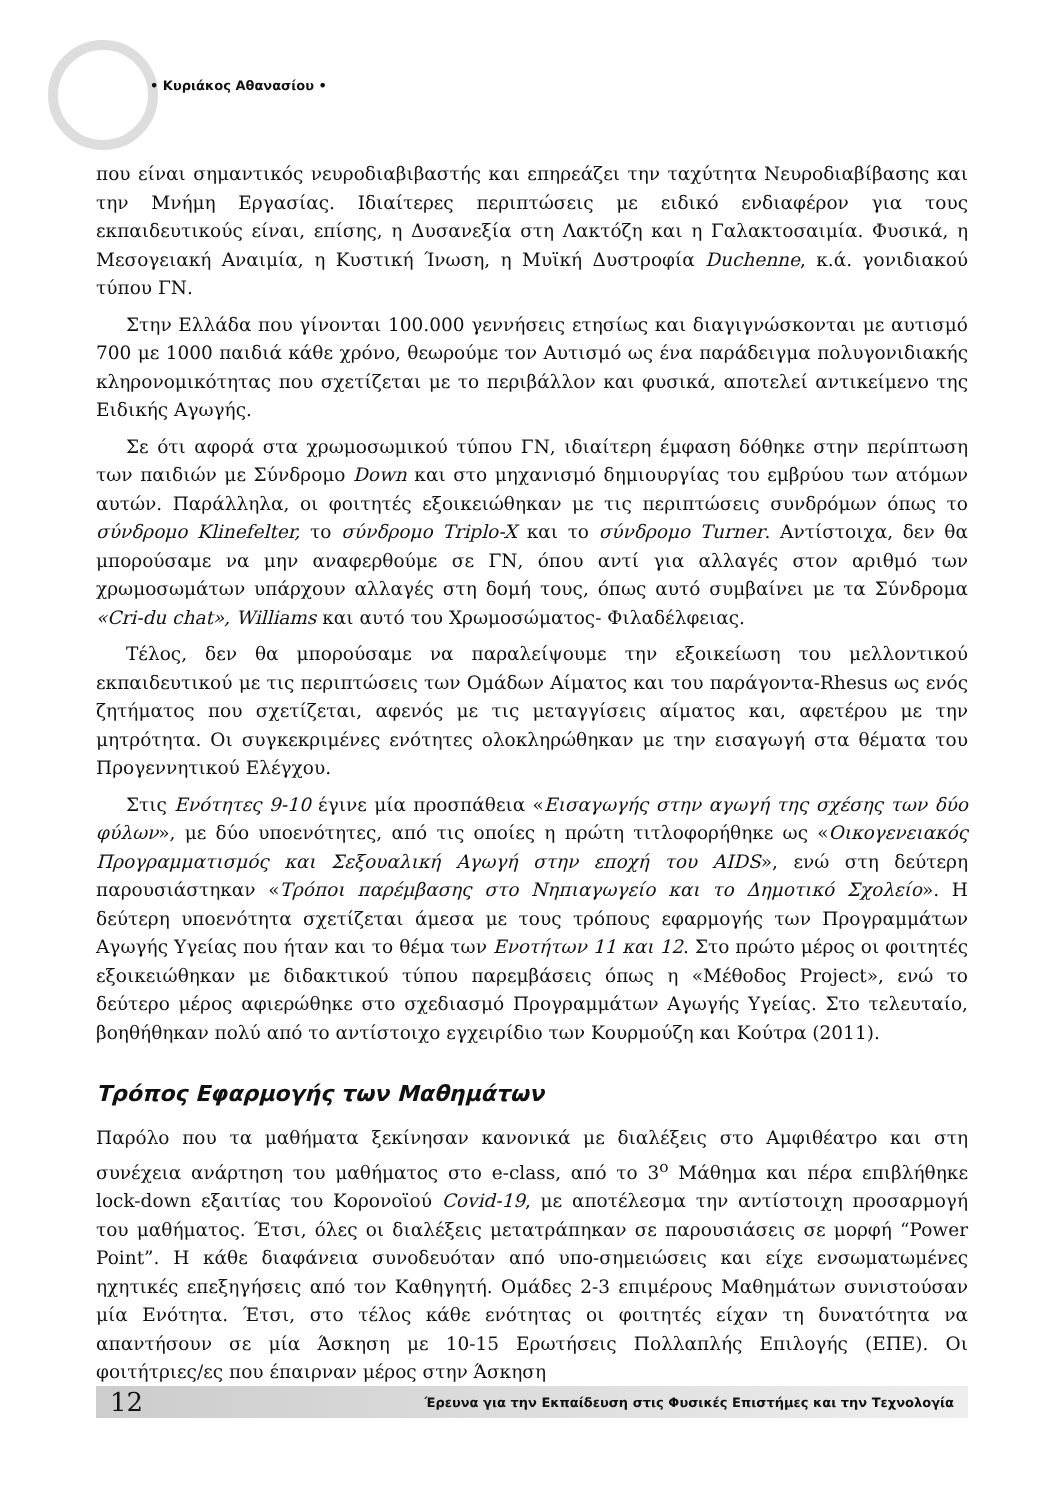• Κυριάκος Αθανασίου •
που είναι σημαντικός νευροδιαβιβαστής και επηρεάζει την ταχύτητα Νευροδιαβίβασης και την Μνήμη Εργασίας. Ιδιαίτερες περιπτώσεις με ειδικό ενδιαφέρον για τους εκπαιδευτικούς είναι, επίσης, η Δυσανεξία στη Λακτόζη και η Γαλακτοσαιμία. Φυσικά, η Μεσογειακή Αναιμία, η Κυστική Ίνωση, η Μυϊκή Δυστροφία Duchenne, κ.ά. γονιδιακού τύπου ΓΝ.
Στην Ελλάδα που γίνονται 100.000 γεννήσεις ετησίως και διαγιγνώσκονται με αυτισμό 700 με 1000 παιδιά κάθε χρόνο, θεωρούμε τον Αυτισμό ως ένα παράδειγμα πολυγονιδιακής κληρονομικότητας που σχετίζεται με το περιβάλλον και φυσικά, αποτελεί αντικείμενο της Ειδικής Αγωγής.
Σε ότι αφορά στα χρωμοσωμικού τύπου ΓΝ, ιδιαίτερη έμφαση δόθηκε στην περίπτωση των παιδιών με Σύνδρομο Down και στο μηχανισμό δημιουργίας του εμβρύου των ατόμων αυτών. Παράλληλα, οι φοιτητές εξοικειώθηκαν με τις περιπτώσεις συνδρόμων όπως το σύνδρομο Klinefelter, το σύνδρομο Triplo-X και το σύνδρομο Turner. Αντίστοιχα, δεν θα μπορούσαμε να μην αναφερθούμε σε ΓΝ, όπου αντί για αλλαγές στον αριθμό των χρωμοσωμάτων υπάρχουν αλλαγές στη δομή τους, όπως αυτό συμβαίνει με τα Σύνδρομα «Cri-du chat», Williams και αυτό του Χρωμοσώματος- Φιλαδέλφειας.
Τέλος, δεν θα μπορούσαμε να παραλείψουμε την εξοικείωση του μελλοντικού εκπαιδευτικού με τις περιπτώσεις των Ομάδων Αίματος και του παράγοντα-Rhesus ως ενός ζητήματος που σχετίζεται, αφενός με τις μεταγγίσεις αίματος και, αφετέρου με την μητρότητα. Οι συγκεκριμένες ενότητες ολοκληρώθηκαν με την εισαγωγή στα θέματα του Προγεννητικού Ελέγχου.
Στις Ενότητες 9-10 έγινε μία προσπάθεια «Εισαγωγής στην αγωγή της σχέσης των δύο φύλων», με δύο υποενότητες, από τις οποίες η πρώτη τιτλοφορήθηκε ως «Οικογενειακός Προγραμματισμός και Σεξουαλική Αγωγή στην εποχή του AIDS», ενώ στη δεύτερη παρουσιάστηκαν «Τρόποι παρέμβασης στο Νηπιαγωγείο και το Δημοτικό Σχολείο». Η δεύτερη υποενότητα σχετίζεται άμεσα με τους τρόπους εφαρμογής των Προγραμμάτων Αγωγής Υγείας που ήταν και το θέμα των Ενοτήτων 11 και 12. Στο πρώτο μέρος οι φοιτητές εξοικειώθηκαν με διδακτικού τύπου παρεμβάσεις όπως η «Μέθοδος Project», ενώ το δεύτερο μέρος αφιερώθηκε στο σχεδιασμό Προγραμμάτων Αγωγής Υγείας. Στο τελευταίο, βοηθήθηκαν πολύ από το αντίστοιχο εγχειρίδιο των Κουρμούζη και Κούτρα (2011).
Τρόπος Εφαρμογής των Μαθημάτων
Παρόλο που τα μαθήματα ξεκίνησαν κανονικά με διαλέξεις στο Αμφιθέατρο και στη συνέχεια ανάρτηση του μαθήματος στο e-class, από το 3<sup>ο</sup> Μάθημα και πέρα επιβλήθηκε lock-down εξαιτίας του Κορονοϊού Covid-19, με αποτέλεσμα την αντίστοιχη προσαρμογή του μαθήματος. Έτσι, όλες οι διαλέξεις μετατράπηκαν σε παρουσιάσεις σε μορφή “Power Point”. Η κάθε διαφάνεια συνοδευόταν από υπο-σημειώσεις και είχε ενσωματωμένες ηχητικές επεξηγήσεις από τον Καθηγητή. Ομάδες 2-3 επιμέρους Μαθημάτων συνιστούσαν μία Ενότητα. Έτσι, στο τέλος κάθε ενότητας οι φοιτητές είχαν τη δυνατότητα να απαντήσουν σε μία Άσκηση με 10-15 Ερωτήσεις Πολλαπλής Επιλογής (ΕΠΕ). Οι φοιτήτριες/ες που έπαιρναν μέρος στην Άσκηση
12 Έρευνα για την Εκπαίδευση στις Φυσικές Επιστήμες και την Τεχνολογία